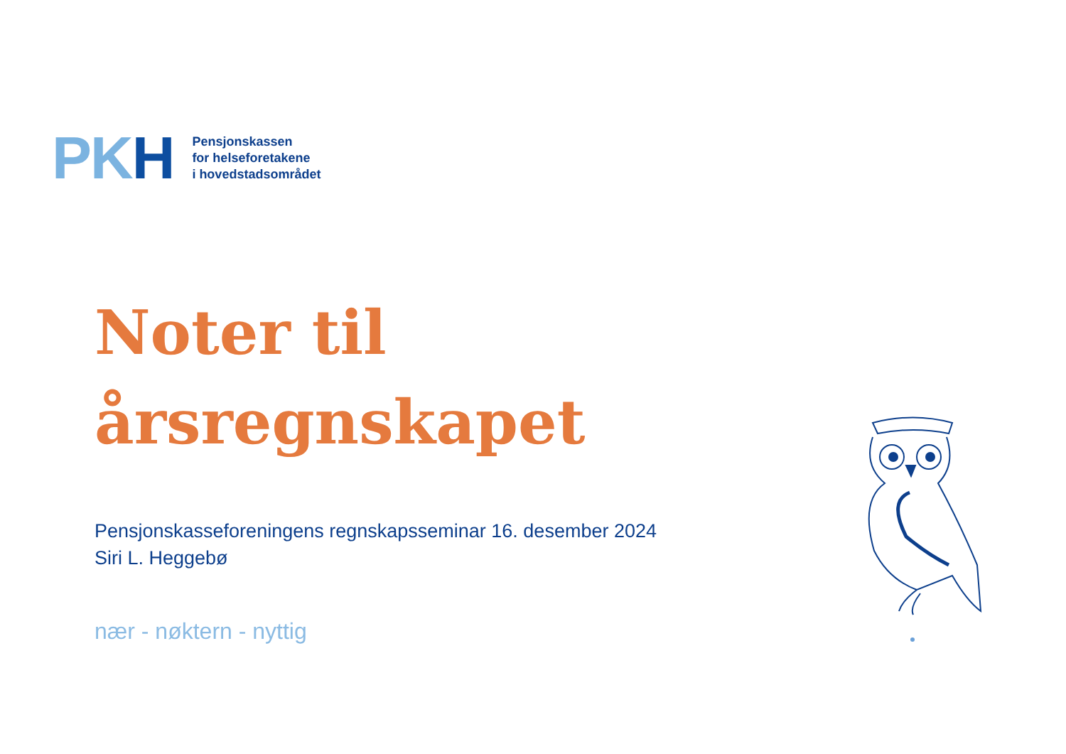PK H
Pensjonskassen
for helseforetakene
i hovedstadsområdet
Noter til
årsregnskapet
Pensjonskasseforeningens regnskapsseminar 16. desember 2024
Siri L. Heggebø
nær - nøktern - nyttig